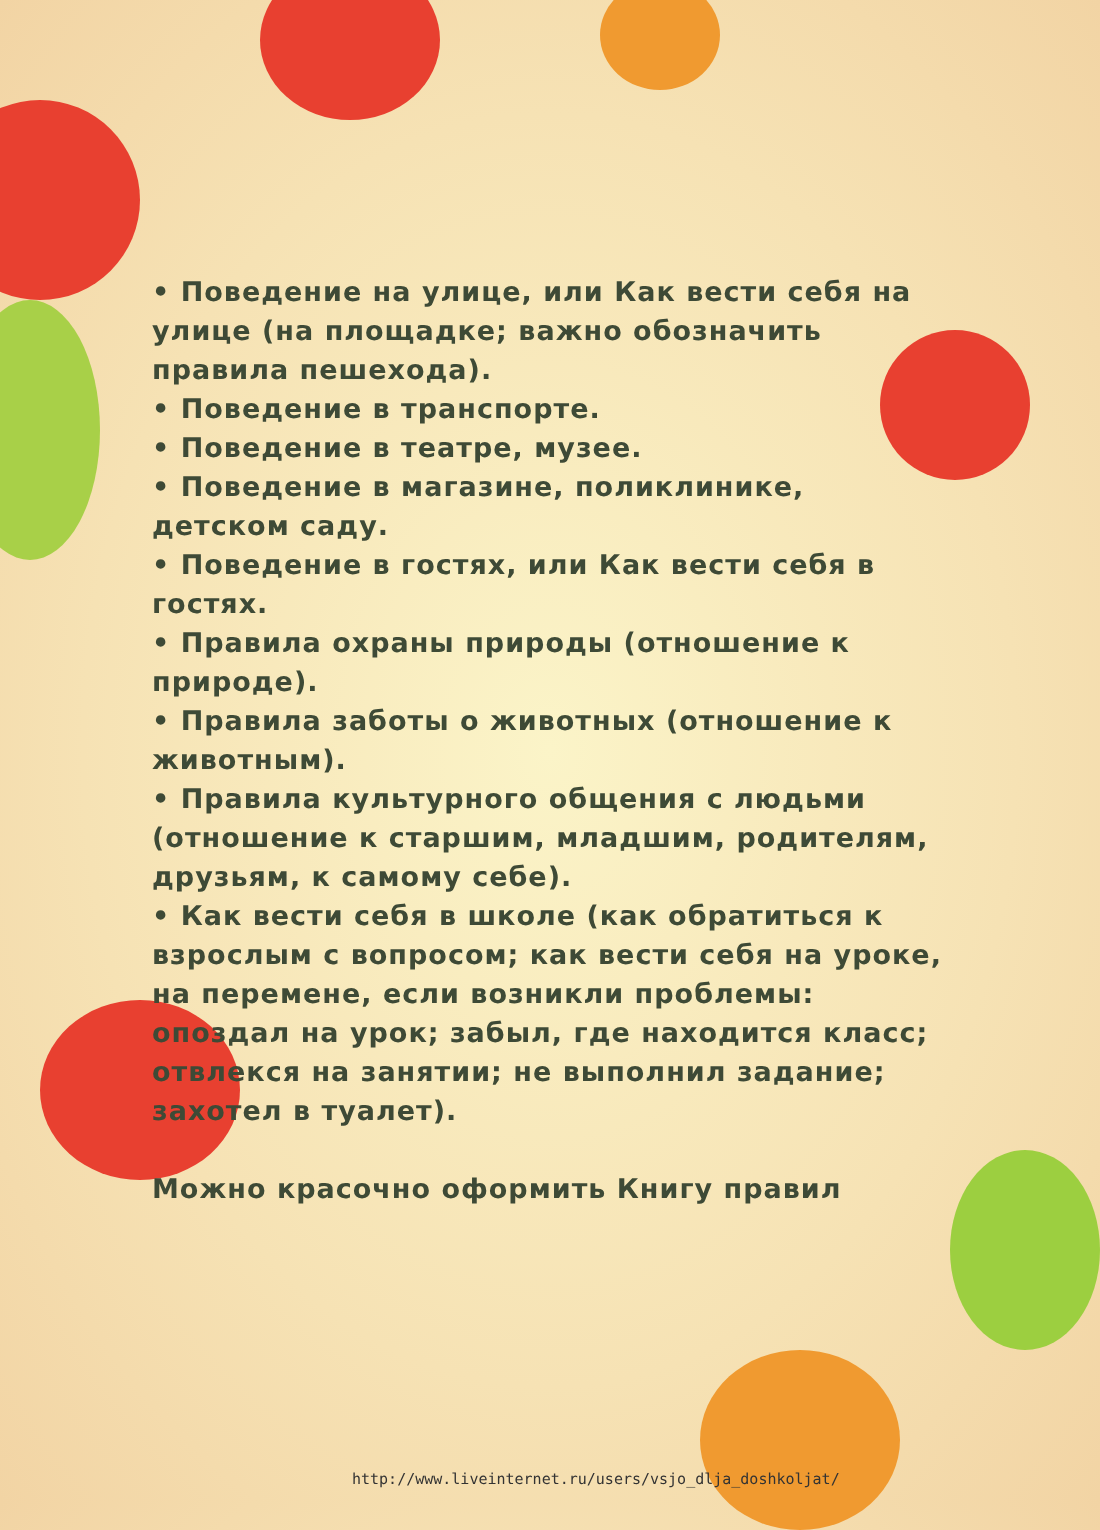• Поведение на улице, или Как вести себя на улице (на площадке; важно обозначить правила пешехода).
• Поведение в транспорте.
• Поведение в театре, музее.
• Поведение в магазине, поликлинике, детском саду.
• Поведение в гостях, или Как вести себя в гостях.
• Правила охраны природы (отношение к природе).
• Правила заботы о животных (отношение к животным).
• Правила культурного общения с людьми (отношение к старшим, младшим, родителям, друзьям, к самому себе).
• Как вести себя в школе (как обратиться к взрослым с вопросом; как вести себя на уроке, на перемене, если возникли проблемы: опоздал на урок; забыл, где находится класс; отвлекся на занятии; не выполнил задание; захотел в туалет).
Можно красочно оформить Книгу правил
http://www.liveinternet.ru/users/vsjo_dlja_doshkoljat/